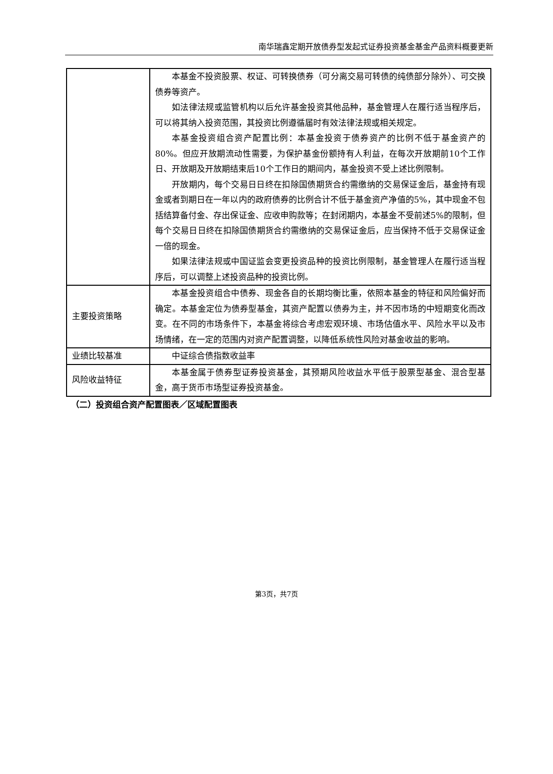南华瑞鑫定期开放债券型发起式证券投资基金基金产品资料概要更新
| | 本基金不投资股票、权证、可转换债券（可分离交易可转债的纯债部分除外）、可交换债券等资产。 如法律法规或监管机构以后允许基金投资其他品种，基金管理人在履行适当程序后，可以将其纳入投资范围，其投资比例遵循届时有效法律法规或相关规定。 本基金投资组合资产配置比例：本基金投资于债券资产的比例不低于基金资产的80%。但应开放期流动性需要，为保护基金份额持有人利益，在每次开放期前10个工作日、开放期及开放期结束后10个工作日的期间内，基金投资不受上述比例限制。 开放期内，每个交易日日终在扣除国债期货合约需缴纳的交易保证金后，基金持有现金或者到期日在一年以内的政府债券的比例合计不低于基金资产净值的5%，其中现金不包括结算备付金、存出保证金、应收申购款等；在封闭期内，本基金不受前述5%的限制，但每个交易日日终在扣除国债期货合约需缴纳的交易保证金后，应当保持不低于交易保证金一倍的现金。 如果法律法规或中国证监会变更投资品种的投资比例限制，基金管理人在履行适当程序后，可以调整上述投资品种的投资比例。 |
| 主要投资策略 | 本基金投资组合中债券、现金各自的长期均衡比重，依照本基金的特征和风险偏好而确定。本基金定位为债券型基金，其资产配置以债券为主，并不因市场的中短期变化而改变。在不同的市场条件下，本基金将综合考虑宏观环境、市场估值水平、风险水平以及市场情绪，在一定的范围内对资产配置调整，以降低系统性风险对基金收益的影响。 |
| 业绩比较基准 | 中证综合债指数收益率 |
| 风险收益特征 | 本基金属于债券型证券投资基金，其预期风险收益水平低于股票型基金、混合型基金，高于货币市场型证券投资基金。 |
（二）投资组合资产配置图表／区域配置图表
第3页，共7页